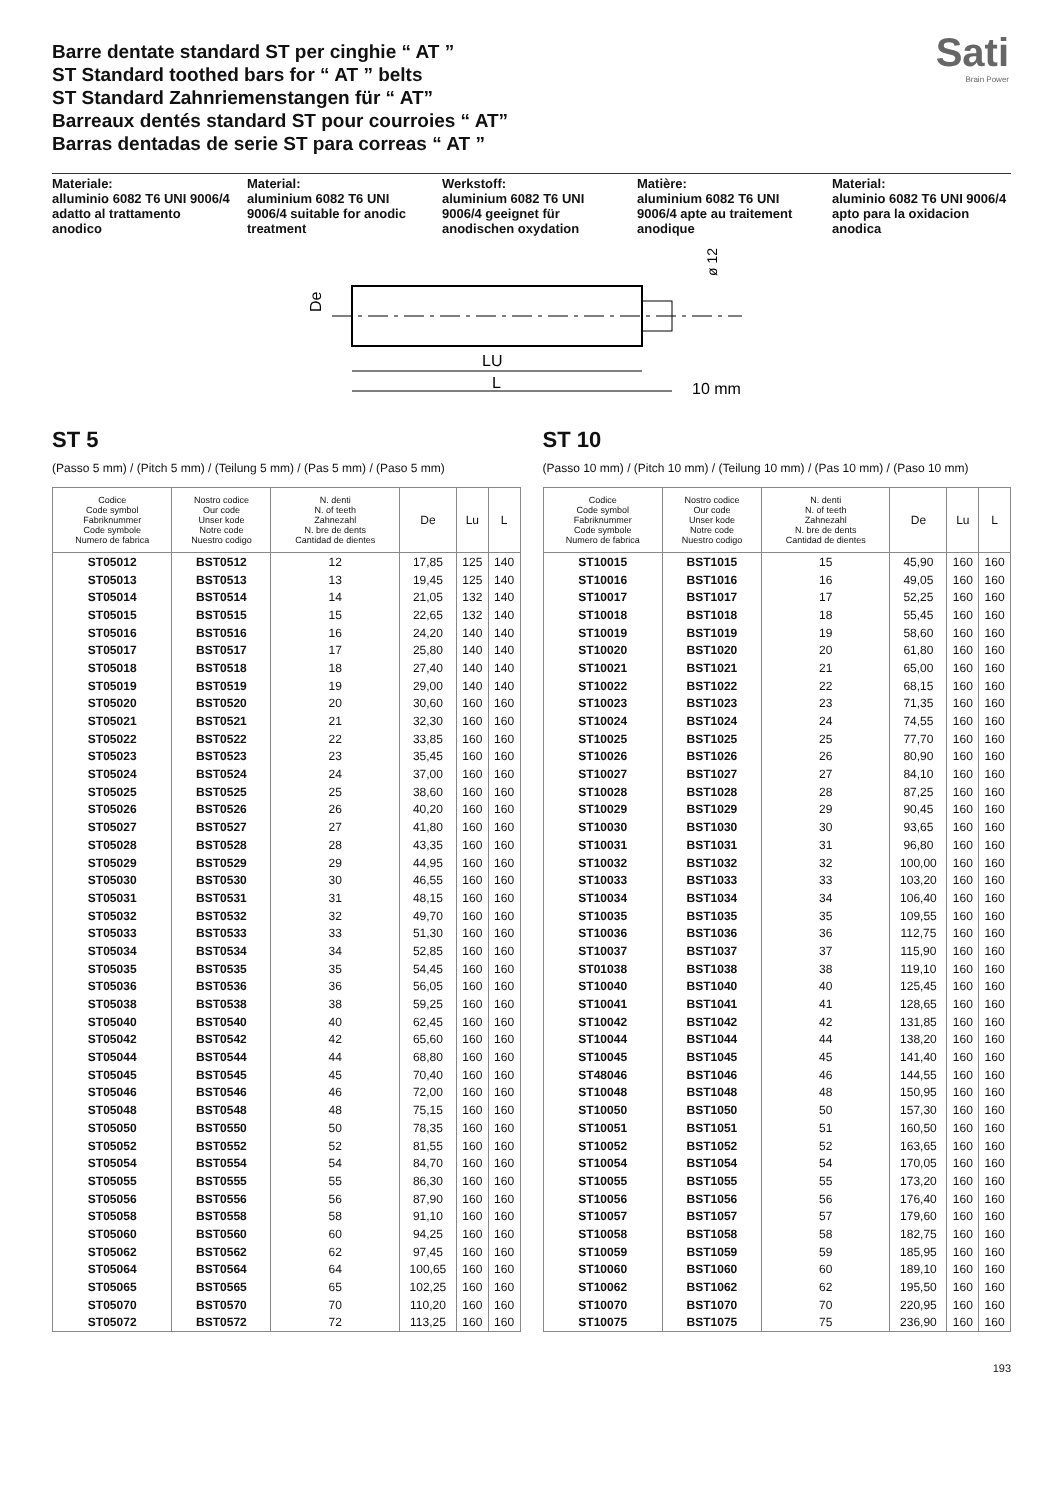Sati
Brain Power
Barre dentate standard ST per cinghie “ AT ”
ST Standard toothed bars for “ AT ” belts
ST Standard Zahnriemenstangen für “ AT”
Barreaux dentés standard ST pour courroies “ AT”
Barras dentadas de serie ST para correas “ AT ”
Materiale:
alluminio 6082 T6 UNI 9006/4 adatto al trattamento anodico
Material:
aluminium 6082 T6 UNI 9006/4 suitable for anodic treatment
Werkstoff:
aluminium 6082 T6 UNI 9006/4 geeignet für anodischen oxydation
Matière:
aluminium 6082 T6 UNI 9006/4 apte au traitement anodique
Material:
aluminio 6082 T6 UNI 9006/4 apto para la oxidacion anodica
De
LU
L
ø 12
10 mm
ST 5
(Passo 5 mm) / (Pitch 5 mm) / (Teilung 5 mm) / (Pas 5 mm) / (Paso 5 mm)
| Codice Code symbol Fabriknummer Code symbole Numero de fabrica | Nostro codice Our code Unser kode Notre code Nuestro codigo | N. denti N. of teeth Zahnezahl N. bre de dents Cantidad de dientes | De | Lu | L |
| --- | --- | --- | --- | --- | --- |
| ST05012 | BST0512 | 12 | 17,85 | 125 | 140 |
| ST05013 | BST0513 | 13 | 19,45 | 125 | 140 |
| ST05014 | BST0514 | 14 | 21,05 | 132 | 140 |
| ST05015 | BST0515 | 15 | 22,65 | 132 | 140 |
| ST05016 | BST0516 | 16 | 24,20 | 140 | 140 |
| ST05017 | BST0517 | 17 | 25,80 | 140 | 140 |
| ST05018 | BST0518 | 18 | 27,40 | 140 | 140 |
| ST05019 | BST0519 | 19 | 29,00 | 140 | 140 |
| ST05020 | BST0520 | 20 | 30,60 | 160 | 160 |
| ST05021 | BST0521 | 21 | 32,30 | 160 | 160 |
| ST05022 | BST0522 | 22 | 33,85 | 160 | 160 |
| ST05023 | BST0523 | 23 | 35,45 | 160 | 160 |
| ST05024 | BST0524 | 24 | 37,00 | 160 | 160 |
| ST05025 | BST0525 | 25 | 38,60 | 160 | 160 |
| ST05026 | BST0526 | 26 | 40,20 | 160 | 160 |
| ST05027 | BST0527 | 27 | 41,80 | 160 | 160 |
| ST05028 | BST0528 | 28 | 43,35 | 160 | 160 |
| ST05029 | BST0529 | 29 | 44,95 | 160 | 160 |
| ST05030 | BST0530 | 30 | 46,55 | 160 | 160 |
| ST05031 | BST0531 | 31 | 48,15 | 160 | 160 |
| ST05032 | BST0532 | 32 | 49,70 | 160 | 160 |
| ST05033 | BST0533 | 33 | 51,30 | 160 | 160 |
| ST05034 | BST0534 | 34 | 52,85 | 160 | 160 |
| ST05035 | BST0535 | 35 | 54,45 | 160 | 160 |
| ST05036 | BST0536 | 36 | 56,05 | 160 | 160 |
| ST05038 | BST0538 | 38 | 59,25 | 160 | 160 |
| ST05040 | BST0540 | 40 | 62,45 | 160 | 160 |
| ST05042 | BST0542 | 42 | 65,60 | 160 | 160 |
| ST05044 | BST0544 | 44 | 68,80 | 160 | 160 |
| ST05045 | BST0545 | 45 | 70,40 | 160 | 160 |
| ST05046 | BST0546 | 46 | 72,00 | 160 | 160 |
| ST05048 | BST0548 | 48 | 75,15 | 160 | 160 |
| ST05050 | BST0550 | 50 | 78,35 | 160 | 160 |
| ST05052 | BST0552 | 52 | 81,55 | 160 | 160 |
| ST05054 | BST0554 | 54 | 84,70 | 160 | 160 |
| ST05055 | BST0555 | 55 | 86,30 | 160 | 160 |
| ST05056 | BST0556 | 56 | 87,90 | 160 | 160 |
| ST05058 | BST0558 | 58 | 91,10 | 160 | 160 |
| ST05060 | BST0560 | 60 | 94,25 | 160 | 160 |
| ST05062 | BST0562 | 62 | 97,45 | 160 | 160 |
| ST05064 | BST0564 | 64 | 100,65 | 160 | 160 |
| ST05065 | BST0565 | 65 | 102,25 | 160 | 160 |
| ST05070 | BST0570 | 70 | 110,20 | 160 | 160 |
| ST05072 | BST0572 | 72 | 113,25 | 160 | 160 |
ST 10
(Passo 10 mm) / (Pitch 10 mm) / (Teilung 10 mm) / (Pas 10 mm) / (Paso 10 mm)
| Codice Code symbol Fabriknummer Code symbole Numero de fabrica | Nostro codice Our code Unser kode Notre code Nuestro codigo | N. denti N. of teeth Zahnezahl N. bre de dents Cantidad de dientes | De | Lu | L |
| --- | --- | --- | --- | --- | --- |
| ST10015 | BST1015 | 15 | 45,90 | 160 | 160 |
| ST10016 | BST1016 | 16 | 49,05 | 160 | 160 |
| ST10017 | BST1017 | 17 | 52,25 | 160 | 160 |
| ST10018 | BST1018 | 18 | 55,45 | 160 | 160 |
| ST10019 | BST1019 | 19 | 58,60 | 160 | 160 |
| ST10020 | BST1020 | 20 | 61,80 | 160 | 160 |
| ST10021 | BST1021 | 21 | 65,00 | 160 | 160 |
| ST10022 | BST1022 | 22 | 68,15 | 160 | 160 |
| ST10023 | BST1023 | 23 | 71,35 | 160 | 160 |
| ST10024 | BST1024 | 24 | 74,55 | 160 | 160 |
| ST10025 | BST1025 | 25 | 77,70 | 160 | 160 |
| ST10026 | BST1026 | 26 | 80,90 | 160 | 160 |
| ST10027 | BST1027 | 27 | 84,10 | 160 | 160 |
| ST10028 | BST1028 | 28 | 87,25 | 160 | 160 |
| ST10029 | BST1029 | 29 | 90,45 | 160 | 160 |
| ST10030 | BST1030 | 30 | 93,65 | 160 | 160 |
| ST10031 | BST1031 | 31 | 96,80 | 160 | 160 |
| ST10032 | BST1032 | 32 | 100,00 | 160 | 160 |
| ST10033 | BST1033 | 33 | 103,20 | 160 | 160 |
| ST10034 | BST1034 | 34 | 106,40 | 160 | 160 |
| ST10035 | BST1035 | 35 | 109,55 | 160 | 160 |
| ST10036 | BST1036 | 36 | 112,75 | 160 | 160 |
| ST10037 | BST1037 | 37 | 115,90 | 160 | 160 |
| ST01038 | BST1038 | 38 | 119,10 | 160 | 160 |
| ST10040 | BST1040 | 40 | 125,45 | 160 | 160 |
| ST10041 | BST1041 | 41 | 128,65 | 160 | 160 |
| ST10042 | BST1042 | 42 | 131,85 | 160 | 160 |
| ST10044 | BST1044 | 44 | 138,20 | 160 | 160 |
| ST10045 | BST1045 | 45 | 141,40 | 160 | 160 |
| ST48046 | BST1046 | 46 | 144,55 | 160 | 160 |
| ST10048 | BST1048 | 48 | 150,95 | 160 | 160 |
| ST10050 | BST1050 | 50 | 157,30 | 160 | 160 |
| ST10051 | BST1051 | 51 | 160,50 | 160 | 160 |
| ST10052 | BST1052 | 52 | 163,65 | 160 | 160 |
| ST10054 | BST1054 | 54 | 170,05 | 160 | 160 |
| ST10055 | BST1055 | 55 | 173,20 | 160 | 160 |
| ST10056 | BST1056 | 56 | 176,40 | 160 | 160 |
| ST10057 | BST1057 | 57 | 179,60 | 160 | 160 |
| ST10058 | BST1058 | 58 | 182,75 | 160 | 160 |
| ST10059 | BST1059 | 59 | 185,95 | 160 | 160 |
| ST10060 | BST1060 | 60 | 189,10 | 160 | 160 |
| ST10062 | BST1062 | 62 | 195,50 | 160 | 160 |
| ST10070 | BST1070 | 70 | 220,95 | 160 | 160 |
| ST10075 | BST1075 | 75 | 236,90 | 160 | 160 |
193